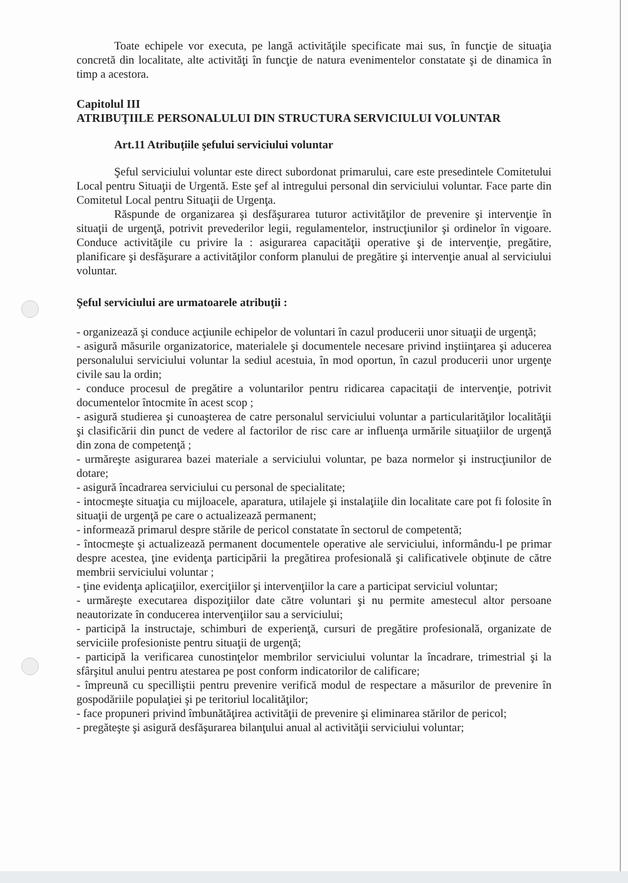Toate echipele vor executa, pe langă activităţile specificate mai sus, în funcţie de situaţia concretă din localitate, alte activităţi în funcţie de natura evenimentelor constatate şi de dinamica în timp a acestora.
Capitolul III
ATRIBUŢIILE PERSONALULUI DIN STRUCTURA SERVICIULUI VOLUNTAR
Art.11 Atribuţiile şefului serviciului voluntar
Şeful serviciului voluntar este direct subordonat primarului, care este presedintele Comitetului Local pentru Situaţii de Urgentă. Este şef al intregului personal din serviciului voluntar. Face parte din Comitetul Local pentru Situaţii de Urgenţa.
Răspunde de organizarea şi desfăşurarea tuturor activităţilor de prevenire şi intervenţie în situaţii de urgenţă, potrivit prevederilor legii, regulamentelor, instrucţiunilor şi ordinelor în vigoare. Conduce activităţile cu privire la : asigurarea capacităţii operative şi de intervenţie, pregătire, planificare şi desfăşurare a activităţilor conform planului de pregătire şi intervenţie anual al serviciului voluntar.
Şeful serviciului are urmatoarele atribuţii :
- organizează şi conduce acţiunile echipelor de voluntari în cazul producerii unor situaţii de urgenţă;
- asigură măsurile organizatorice, materialele şi documentele necesare privind inştiinţarea şi aducerea personalului serviciului voluntar la sediul acestuia, în mod oportun, în cazul producerii unor urgenţe civile sau la ordin;
- conduce procesul de pregătire a voluntarilor pentru ridicarea capacitaţii de intervenţie, potrivit documentelor întocmite în acest scop ;
- asigură studierea şi cunoaşterea de catre personalul serviciului voluntar a particularităţilor localităţii şi clasificării din punct de vedere al factorilor de risc care ar influenţa urmările situaţiilor de urgenţă din zona de competenţă ;
- urmăreşte asigurarea bazei materiale a serviciului voluntar, pe baza normelor şi instrucţiunilor de dotare;
- asigură încadrarea serviciului cu personal de specialitate;
- intocmeşte situaţia cu mijloacele, aparatura, utilajele şi instalaţiile din localitate care pot fi folosite în situaţii de urgenţă pe care o actualizează permanent;
- informează primarul despre stările de pericol constatate în sectorul de competentă;
- întocmeşte şi actualizează permanent documentele operative ale serviciului, informându-l pe primar despre acestea, ţine evidenţa participării la pregătirea profesională şi calificativele obţinute de către membrii serviciului voluntar ;
- ţine evidenţa aplicaţiilor, exerciţiilor şi intervenţiilor la care a participat serviciul voluntar;
- urmăreşte executarea dispoziţiilor date către voluntari şi nu permite amestecul altor persoane neautorizate în conducerea intervenţiilor sau a serviciului;
- participă la instructaje, schimburi de experienţă, cursuri de pregătire profesională, organizate de serviciile profesioniste pentru situaţii de urgenţă;
- participă la verificarea cunostinţelor membrilor serviciului voluntar la încadrare, trimestrial şi la sfârşitul anului pentru atestarea pe post conform indicatorilor de calificare;
- împreună cu specilliştii pentru prevenire verifică modul de respectare a măsurilor de prevenire în gospodăriile populaţiei şi pe teritoriul localităţilor;
- face propuneri privind îmbunătăţirea activităţii de prevenire şi eliminarea stărilor de pericol;
- pregăteşte şi asigură desfăşurarea bilanţului anual al activităţii serviciului voluntar;